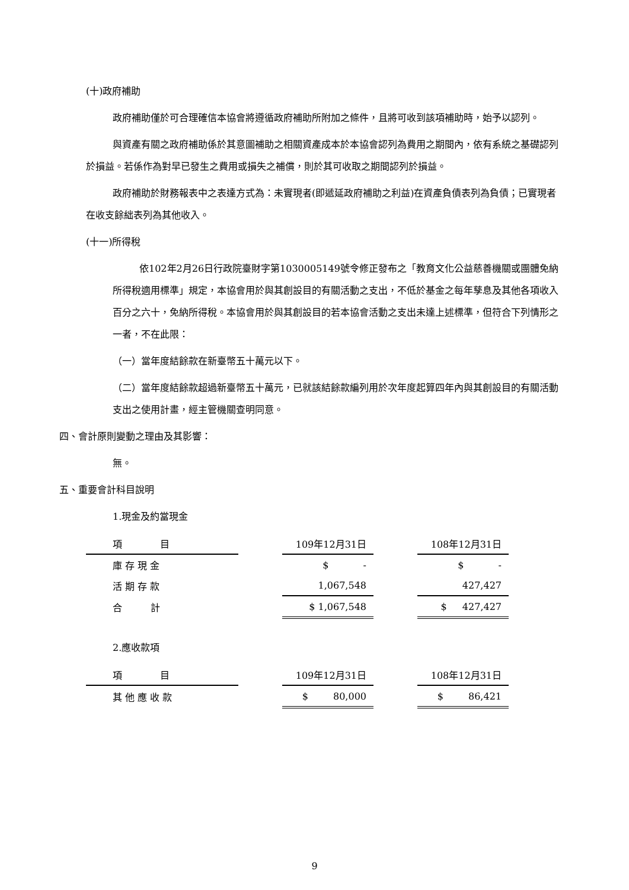(十)政府補助
政府補助僅於可合理確信本協會將遵循政府補助所附加之條件，且將可收到該項補助時，始予以認列。
與資產有關之政府補助係於其意圖補助之相關資產成本於本協會認列為費用之期間內，依有系統之基礎認列於損益。若係作為對早已發生之費用或損失之補償，則於其可收取之期間認列於損益。
政府補助於財務報表中之表達方式為：未實現者(即遞延政府補助之利益)在資產負債表列為負債；已實現者在收支餘絀表列為其他收入。
(十一)所得稅
依102年2月26日行政院臺財字第1030005149號令修正發布之「教育文化公益慈善機關或團體免納所得稅適用標準」規定，本協會用於與其創設目的有關活動之支出，不低於基金之每年孳息及其他各項收入百分之六十，免納所得稅。本協會用於與其創設目的若本協會活動之支出未達上述標準，但符合下列情形之一者，不在此限：
（一）當年度結餘款在新臺幣五十萬元以下。
（二）當年度結餘款超過新臺幣五十萬元，已就該結餘款編列用於次年度起算四年內與其創設目的有關活動支出之使用計畫，經主管機關查明同意。
四、會計原則變動之理由及其影響：
無。
五、重要會計科目說明
1.現金及約當現金
| 項 目 | | 109年12月31日 | | 108年12月31日 |
| 庫 存 現 金 | | $ - | | $ - |
| 活 期 存 款 | | 1,067,548 | | 427,427 |
| 合 計 | | $ 1,067,548 | | $ 427,427 |
2.應收款項
| 項 目 | | 109年12月31日 | | 108年12月31日 |
| 其 他 應 收 款 | | $ 80,000 | | $ 86,421 |
9